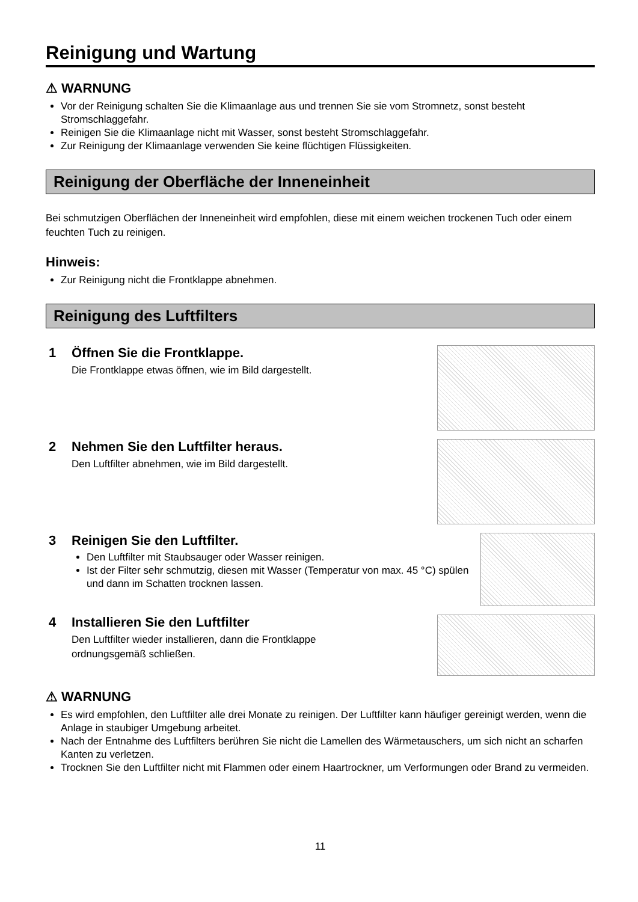Reinigung und Wartung
⚠ WARNUNG
Vor der Reinigung schalten Sie die Klimaanlage aus und trennen Sie sie vom Stromnetz, sonst besteht Stromschlaggefahr.
Reinigen Sie die Klimaanlage nicht mit Wasser, sonst besteht Stromschlaggefahr.
Zur Reinigung der Klimaanlage verwenden Sie keine flüchtigen Flüssigkeiten.
Reinigung der Oberfläche der Inneneinheit
Bei schmutzigen Oberflächen der Inneneinheit wird empfohlen, diese mit einem weichen trockenen Tuch oder einem feuchten Tuch zu reinigen.
Hinweis:
Zur Reinigung nicht die Frontklappe abnehmen.
Reinigung des Luftfilters
1 Öffnen Sie die Frontklappe.
Die Frontklappe etwas öffnen, wie im Bild dargestellt.
2 Nehmen Sie den Luftfilter heraus.
Den Luftfilter abnehmen, wie im Bild dargestellt.
3 Reinigen Sie den Luftfilter.
Den Luftfilter mit Staubsauger oder Wasser reinigen.
Ist der Filter sehr schmutzig, diesen mit Wasser (Temperatur von max. 45 °C) spülen und dann im Schatten trocknen lassen.
4 Installieren Sie den Luftfilter
Den Luftfilter wieder installieren, dann die Frontklappe
ordnungsgemäß schließen.
⚠ WARNUNG
Es wird empfohlen, den Luftfilter alle drei Monate zu reinigen. Der Luftfilter kann häufiger gereinigt werden, wenn die Anlage in staubiger Umgebung arbeitet.
Nach der Entnahme des Luftfilters berühren Sie nicht die Lamellen des Wärmetauschers, um sich nicht an scharfen Kanten zu verletzen.
Trocknen Sie den Luftfilter nicht mit Flammen oder einem Haartrockner, um Verformungen oder Brand zu vermeiden.
11